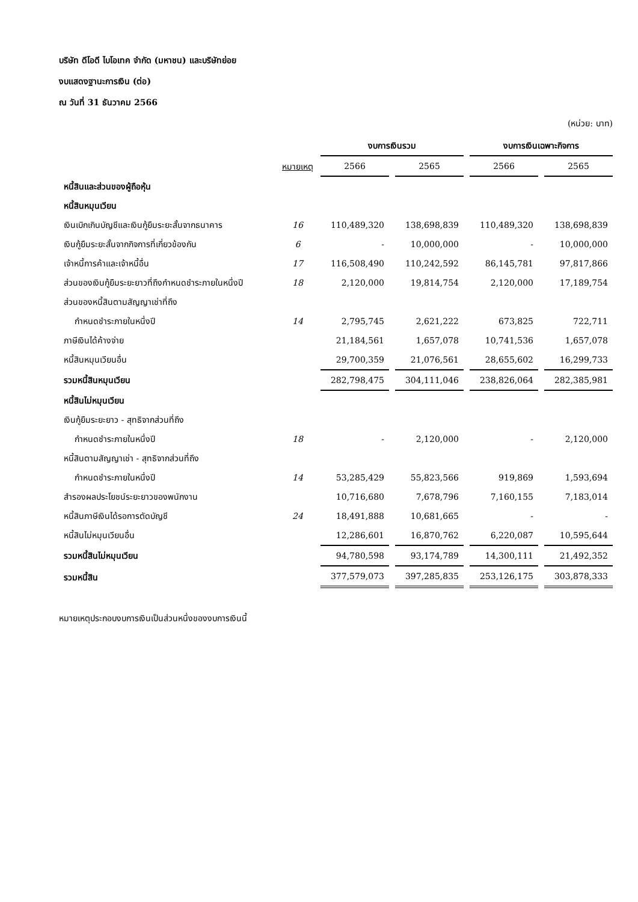บริษัท ดีโอดี ไบโอเทค จำกัด (มหาชน) และบริษัทย่อย
งบแสดงฐานะการเงิน (ต่อ)
ณ วันที่ 31 ธันวาคม 2566
(หน่วย: บาท)
| | | งบการเงินรวม | | | | งบการเงินเฉพาะกิจการ | | |
| --- | --- | --- | --- | --- | --- | --- | --- | --- |
| | หมายเหตุ | 2566 | | 2565 | | 2566 | | 2565 |
| หนี้สินและส่วนของผู้ถือหุ้น | | | | | | | | |
| หนี้สินหมุนเวียน | | | | | | | | |
| เงินเบิกเกินบัญชีและเงินกู้ยืมระยะสั้นจากธนาคาร | 16 | 110,489,320 | | 138,698,839 | | 110,489,320 | | 138,698,839 |
| เงินกู้ยืมระยะสั้นจากกิจการที่เกี่ยวข้องกัน | 6 | - | | 10,000,000 | | - | | 10,000,000 |
| เจ้าหนี้การค้าและเจ้าหนี้อื่น | 17 | 116,508,490 | | 110,242,592 | | 86,145,781 | | 97,817,866 |
| ส่วนของเงินกู้ยืมระยะยาวที่ถึงกำหนดชำระภายในหนึ่งปี | 18 | 2,120,000 | | 19,814,754 | | 2,120,000 | | 17,189,754 |
| ส่วนของหนี้สินตามสัญญาเช่าที่ถึง | | | | | | | | |
| กำหนดชำระภายในหนึ่งปี | 14 | 2,795,745 | | 2,621,222 | | 673,825 | | 722,711 |
| ภาษีเงินได้ค้างจ่าย | | 21,184,561 | | 1,657,078 | | 10,741,536 | | 1,657,078 |
| หนี้สินหมุนเวียนอื่น | | 29,700,359 | | 21,076,561 | | 28,655,602 | | 16,299,733 |
| รวมหนี้สินหมุนเวียน | | 282,798,475 | | 304,111,046 | | 238,826,064 | | 282,385,981 |
| หนี้สินไม่หมุนเวียน | | | | | | | | |
| เงินกู้ยืมระยะยาว - สุทธิจากส่วนที่ถึง | | | | | | | | |
| กำหนดชำระภายในหนึ่งปี | 18 | - | | 2,120,000 | | - | | 2,120,000 |
| หนี้สินตามสัญญาเช่า - สุทธิจากส่วนที่ถึง | | | | | | | | |
| กำหนดชำระภายในหนึ่งปี | 14 | 53,285,429 | | 55,823,566 | | 919,869 | | 1,593,694 |
| สำรองผลประโยชน์ระยะยาวของพนักงาน | | 10,716,680 | | 7,678,796 | | 7,160,155 | | 7,183,014 |
| หนี้สินภาษีเงินได้รอการตัดบัญชี | 24 | 18,491,888 | | 10,681,665 | | - | | - |
| หนี้สินไม่หมุนเวียนอื่น | | 12,286,601 | | 16,870,762 | | 6,220,087 | | 10,595,644 |
| รวมหนี้สินไม่หมุนเวียน | | 94,780,598 | | 93,174,789 | | 14,300,111 | | 21,492,352 |
| รวมหนี้สิน | | 377,579,073 | | 397,285,835 | | 253,126,175 | | 303,878,333 |
หมายเหตุประกอบงบการเงินเป็นส่วนหนึ่งของงบการเงินนี้